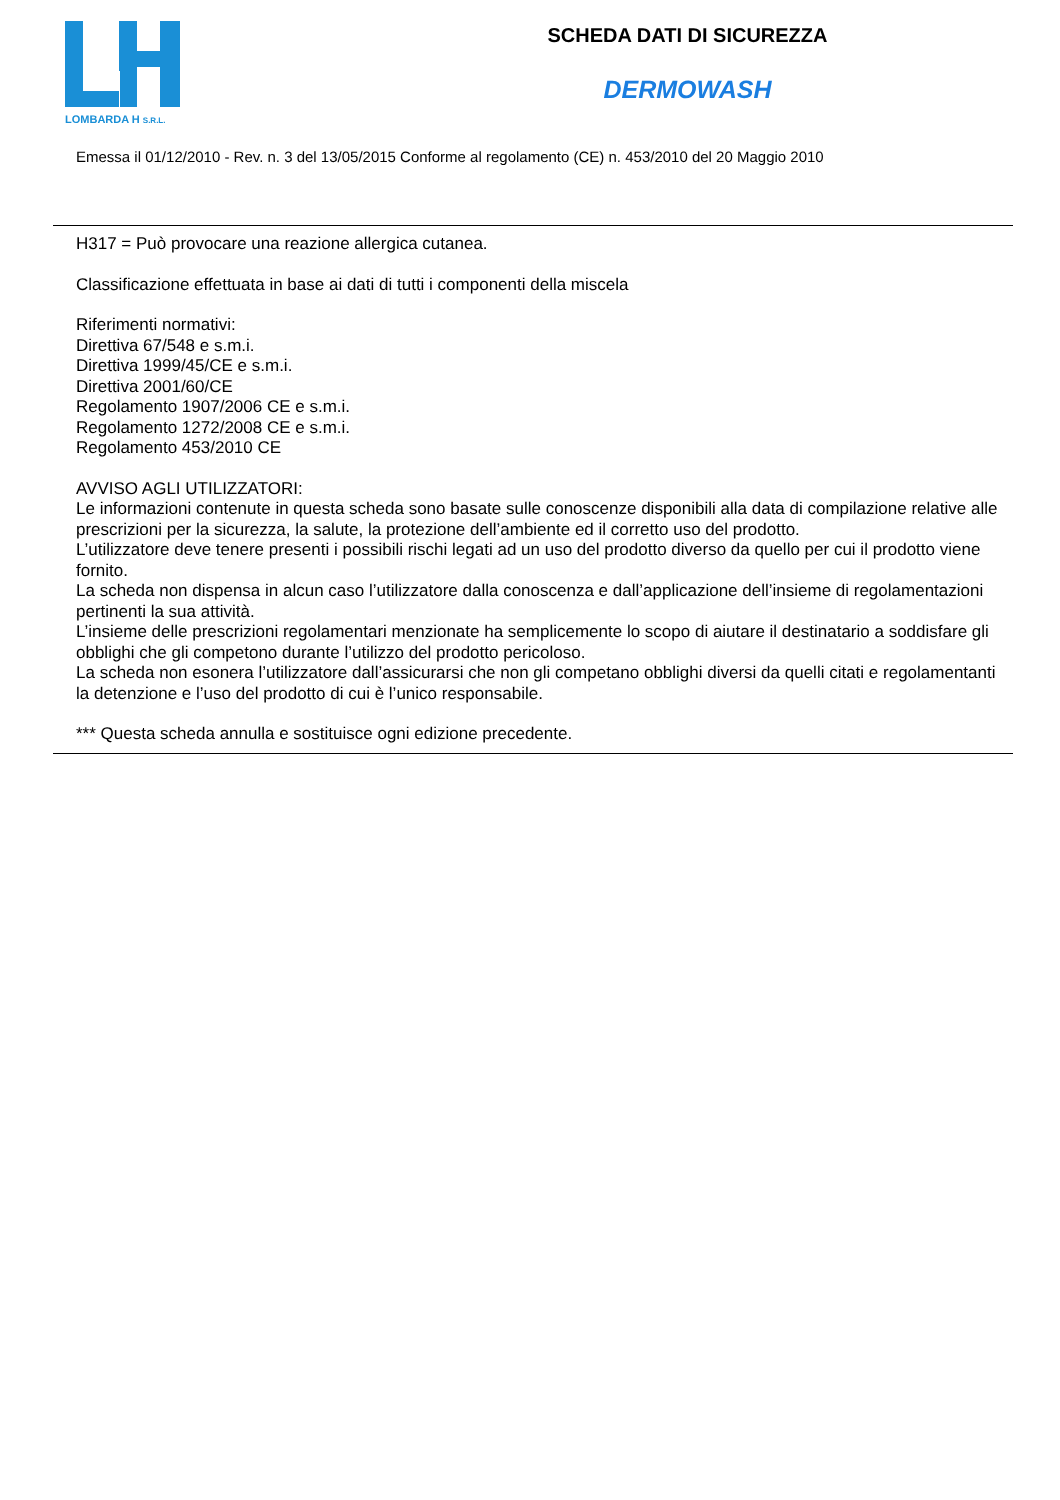LOMBARDA H S.R.L.
SCHEDA DATI DI SICUREZZA
DERMOWASH
Emessa il 01/12/2010 - Rev. n. 3 del 13/05/2015 Conforme al regolamento (CE) n. 453/2010 del 20 Maggio 2010
H317 = Può provocare una reazione allergica cutanea.
Classificazione effettuata in base ai dati di tutti i componenti della miscela
Riferimenti normativi:
Direttiva 67/548 e s.m.i.
Direttiva 1999/45/CE e s.m.i.
Direttiva 2001/60/CE
Regolamento 1907/2006 CE e s.m.i.
Regolamento 1272/2008 CE e s.m.i.
Regolamento 453/2010 CE
AVVISO AGLI UTILIZZATORI:
Le informazioni contenute in questa scheda sono basate sulle conoscenze disponibili alla data di compilazione relative alle prescrizioni per la sicurezza, la salute, la protezione dell’ambiente ed il corretto uso del prodotto.
L’utilizzatore deve tenere presenti i possibili rischi legati ad un uso del prodotto diverso da quello per cui il prodotto viene fornito.
La scheda non dispensa in alcun caso l’utilizzatore dalla conoscenza e dall’applicazione dell’insieme di regolamentazioni pertinenti la sua attività.
L’insieme delle prescrizioni regolamentari menzionate ha semplicemente lo scopo di aiutare il destinatario a soddisfare gli obblighi che gli competono durante l’utilizzo del prodotto pericoloso.
La scheda non esonera l’utilizzatore dall’assicurarsi che non gli competano obblighi diversi da quelli citati e regolamentanti la detenzione e l’uso del prodotto di cui è l’unico responsabile.
*** Questa scheda annulla e sostituisce ogni edizione precedente.